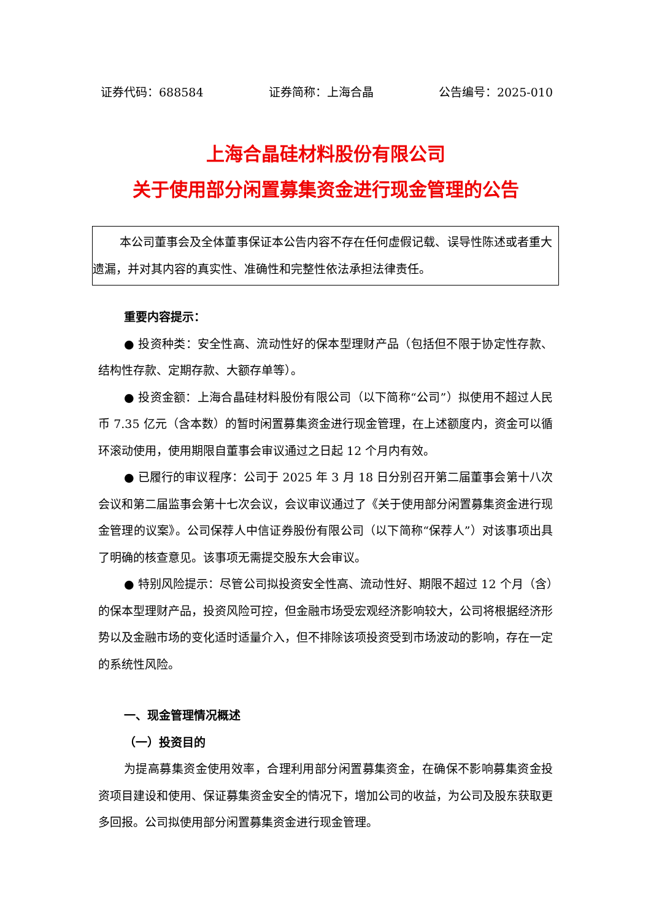证券代码：688584 证券简称：上海合晶 公告编号：2025-010
上海合晶硅材料股份有限公司
关于使用部分闲置募集资金进行现金管理的公告
本公司董事会及全体董事保证本公告内容不存在任何虚假记载、误导性陈述或者重大遗漏，并对其内容的真实性、准确性和完整性依法承担法律责任。
重要内容提示：
● 投资种类：安全性高、流动性好的保本型理财产品（包括但不限于协定性存款、结构性存款、定期存款、大额存单等）。
● 投资金额：上海合晶硅材料股份有限公司（以下简称“公司”）拟使用不超过人民币 7.35 亿元（含本数）的暂时闲置募集资金进行现金管理，在上述额度内，资金可以循环滚动使用，使用期限自董事会审议通过之日起 12 个月内有效。
● 已履行的审议程序：公司于 2025 年 3 月 18 日分别召开第二届董事会第十八次会议和第二届监事会第十七次会议，会议审议通过了《关于使用部分闲置募集资金进行现金管理的议案》。公司保荐人中信证券股份有限公司（以下简称“保荐人”）对该事项出具了明确的核查意见。该事项无需提交股东大会审议。
● 特别风险提示：尽管公司拟投资安全性高、流动性好、期限不超过 12 个月（含）的保本型理财产品，投资风险可控，但金融市场受宏观经济影响较大，公司将根据经济形势以及金融市场的变化适时适量介入，但不排除该项投资受到市场波动的影响，存在一定的系统性风险。
一、现金管理情况概述
（一）投资目的
为提高募集资金使用效率，合理利用部分闲置募集资金，在确保不影响募集资金投资项目建设和使用、保证募集资金安全的情况下，增加公司的收益，为公司及股东获取更多回报。公司拟使用部分闲置募集资金进行现金管理。